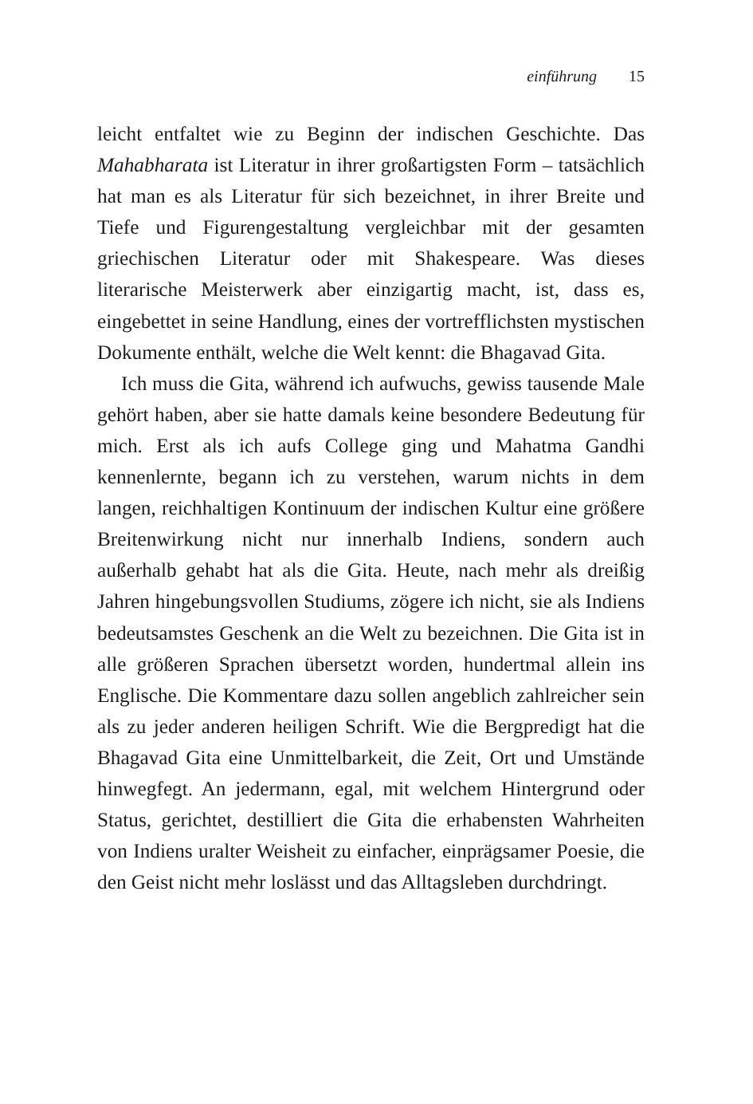einführung 15
leicht entfaltet wie zu Beginn der indischen Geschichte. Das Mahabharata ist Literatur in ihrer großartigsten Form – tatsächlich hat man es als Literatur für sich bezeichnet, in ihrer Breite und Tiefe und Figurengestaltung vergleichbar mit der gesamten griechischen Literatur oder mit Shakespeare. Was dieses literarische Meisterwerk aber einzigartig macht, ist, dass es, eingebettet in seine Handlung, eines der vortrefflichsten mystischen Dokumente enthält, welche die Welt kennt: die Bhagavad Gita.
Ich muss die Gita, während ich aufwuchs, gewiss tausende Male gehört haben, aber sie hatte damals keine besondere Bedeutung für mich. Erst als ich aufs College ging und Mahatma Gandhi kennenlernte, begann ich zu verstehen, warum nichts in dem langen, reichhaltigen Kontinuum der indischen Kultur eine größere Breitenwirkung nicht nur innerhalb Indiens, sondern auch außerhalb gehabt hat als die Gita. Heute, nach mehr als dreißig Jahren hingebungsvollen Studiums, zögere ich nicht, sie als Indiens bedeutsamstes Geschenk an die Welt zu bezeichnen. Die Gita ist in alle größeren Sprachen übersetzt worden, hundertmal allein ins Englische. Die Kommentare dazu sollen angeblich zahlreicher sein als zu jeder anderen heiligen Schrift. Wie die Bergpredigt hat die Bhagavad Gita eine Unmittelbarkeit, die Zeit, Ort und Umstände hinwegfegt. An jedermann, egal, mit welchem Hintergrund oder Status, gerichtet, destilliert die Gita die erhabensten Wahrheiten von Indiens uralter Weisheit zu einfacher, einprägsamer Poesie, die den Geist nicht mehr loslässt und das Alltagsleben durchdringt.